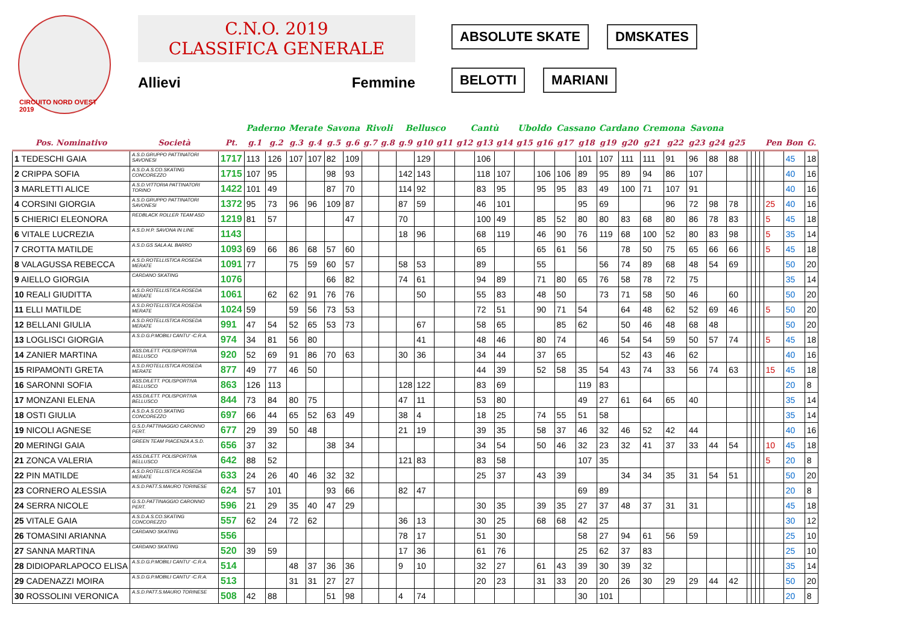CIRCUITO NORD OVEST 2019
C.N.O. 2019
CLASSIFICA GENERALE
Allievi Femmine
ABSOLUTE SKATE DMSKATES
BELOTTI MARIANI
| | | | Paderno | | Merate | | Savona | | Rivoli | | Bellusco | | | Cantù | | | Uboldo | | Cassano | | Cardano | | Cremona | | Savona | | | | | | | | | |
| --- | --- | --- | --- | --- | --- | --- | --- | --- | --- | --- | --- | --- | --- | --- | --- | --- | --- | --- | --- | --- | --- | --- | --- | --- | --- | --- | --- | --- | --- | --- | --- | --- | --- | --- |
| Pos. Nominativo | Società | Pt. | g.1 | g.2 | g.3 | g.4 | g.5 | g.6 | g.7 | g.8 | g.9 | g10 | g11 | g12 | g13 | g14 | g15 | g16 | g17 | g18 | g19 | g20 | g21 | g22 | g23 | g24 | g25 | | | | | Pen | Bon | G. |
| 1 TEDESCHI GAIA | A.S.D.GRUPPO PATTINATORI SAVONESI | 1717 | 113 | 126 | 107 | 107 | 82 | 109 | | | | 129 | | | 106 | | | | | 101 | 107 | 111 | 111 | 91 | 96 | 88 | 88 | | | | | | 45 | 18 |
| 2 CRIPPA SOFIA | A.S.D.A.S.CO.SKATING CONCOREZZO | 1715 | 107 | 95 | | | 98 | 93 | | | 142 | 143 | | | 118 | 107 | | 106 | 106 | 89 | 95 | 89 | 94 | 86 | 107 | | | | | | | | 40 | 16 |
| 3 MARLETTI ALICE | A.S.D.VITTORIA PATTINATORI TORINO | 1422 | 101 | 49 | | | 87 | 70 | | | 114 | 92 | | | 83 | 95 | | 95 | 95 | 83 | 49 | 100 | 71 | 107 | 91 | | | | | | | | 40 | 16 |
| 4 CORSINI GIORGIA | A.S.D.GRUPPO PATTINATORI SAVONESI | 1372 | 95 | 73 | 96 | 96 | 109 | 87 | | | 87 | 59 | | | 46 | 101 | | | | 95 | 69 | | | 96 | 72 | 98 | 78 | | | | | 25 | 40 | 16 |
| 5 CHIERICI ELEONORA | REDBLACK ROLLER TEAM ASD | 1219 | 81 | 57 | | | | 47 | | | 70 | | | | 100 | 49 | | 85 | 52 | 80 | 80 | 83 | 68 | 80 | 86 | 78 | 83 | | | | | 5 | 45 | 18 |
| 6 VITALE LUCREZIA | A.S.D.H.P. SAVONA IN LINE | 1143 | | | | | | | | | 18 | 96 | | | 68 | 119 | | 46 | 90 | 76 | 119 | 68 | 100 | 52 | 80 | 83 | 98 | | | | | 5 | 35 | 14 |
| 7 CROTTA MATILDE | A.S.D.GS SALA AL BARRO | 1093 | 69 | 66 | 86 | 68 | 57 | 60 | | | | | | | 65 | | | 65 | 61 | 56 | | 78 | 50 | 75 | 65 | 66 | 66 | | | | | 5 | 45 | 18 |
| 8 VALAGUSSA REBECCA | A.S.D.ROTELLISTICA ROSEDA MERATE | 1091 | 77 | | 75 | 59 | 60 | 57 | | | 58 | 53 | | | 89 | | | 55 | | | 56 | 74 | 89 | 68 | 48 | 54 | 69 | | | | | | 50 | 20 |
| 9 AIELLO GIORGIA | CARDANO SKATING | 1076 | | | | | 66 | 82 | | | 74 | 61 | | | 94 | 89 | | 71 | 80 | 65 | 76 | 58 | 78 | 72 | 75 | | | | | | | | 35 | 14 |
| 10 REALI GIUDITTA | A.S.D.ROTELLISTICA ROSEDA MERATE | 1061 | | 62 | 62 | 91 | 76 | 76 | | | | 50 | | | 55 | 83 | | 48 | 50 | | 73 | 71 | 58 | 50 | 46 | | 60 | | | | | | 50 | 20 |
| 11 ELLI MATILDE | A.S.D.ROTELLISTICA ROSEDA MERATE | 1024 | 59 | | 59 | 56 | 73 | 53 | | | | | | | 72 | 51 | | 90 | 71 | 54 | | 64 | 48 | 62 | 52 | 69 | 46 | | | | | 5 | 50 | 20 |
| 12 BELLANI GIULIA | A.S.D.ROTELLISTICA ROSEDA MERATE | 991 | 47 | 54 | 52 | 65 | 53 | 73 | | | | 67 | | | 58 | 65 | | | 85 | 62 | | 50 | 46 | 48 | 68 | 48 | | | | | | | 50 | 20 |
| 13 LOGLISCI GIORGIA | A.S.D.G.P.MOBILI CANTU' -C.R.A. | 974 | 34 | 81 | 56 | 80 | | | | | | 41 | | | 48 | 46 | | 80 | 74 | | 46 | 54 | 54 | 59 | 50 | 57 | 74 | | | | | 5 | 45 | 18 |
| 14 ZANIER MARTINA | ASS.DILETT. POLISPORTIVA BELLUSCO | 920 | 52 | 69 | 91 | 86 | 70 | 63 | | | 30 | 36 | | | 34 | 44 | | 37 | 65 | | | 52 | 43 | 46 | 62 | | | | | | | | 40 | 16 |
| 15 RIPAMONTI GRETA | A.S.D.ROTELLISTICA ROSEDA MERATE | 877 | 49 | 77 | 46 | 50 | | | | | | | | | 44 | 39 | | 52 | 58 | 35 | 54 | 43 | 74 | 33 | 56 | 74 | 63 | | | | | 15 | 45 | 18 |
| 16 SARONNI SOFIA | ASS.DILETT. POLISPORTIVA BELLUSCO | 863 | 126 | 113 | | | | | | | 128 | 122 | | | 83 | 69 | | | | 119 | 83 | | | | | | | | | | | | 20 | 8 |
| 17 MONZANI ELENA | ASS.DILETT. POLISPORTIVA BELLUSCO | 844 | 73 | 84 | 80 | 75 | | | | | 47 | 11 | | | 53 | 80 | | | | 49 | 27 | 61 | 64 | 65 | 40 | | | | | | | | 35 | 14 |
| 18 OSTI GIULIA | A.S.D.A.S.CO.SKATING CONCOREZZO | 697 | 66 | 44 | 65 | 52 | 63 | 49 | | | 38 | 4 | | | 18 | 25 | | 74 | 55 | 51 | 58 | | | | | | | | | | | | 35 | 14 |
| 19 NICOLI AGNESE | G.S.D.PATTINAGGIO CARONNO PERT. | 677 | 29 | 39 | 50 | 48 | | | | | 21 | 19 | | | 39 | 35 | | 58 | 37 | 46 | 32 | 46 | 52 | 42 | 44 | | | | | | | | 40 | 16 |
| 20 MERINGI GAIA | GREEN TEAM PIACENZA A.S.D. | 656 | 37 | 32 | | | 38 | 34 | | | | | | | 34 | 54 | | 50 | 46 | 32 | 23 | 32 | 41 | 37 | 33 | 44 | 54 | | | | | 10 | 45 | 18 |
| 21 ZONCA VALERIA | ASS.DILETT. POLISPORTIVA BELLUSCO | 642 | 88 | 52 | | | | | | | 121 | 83 | | | 83 | 58 | | | | 107 | 35 | | | | | | | | | | | 5 | 20 | 8 |
| 22 PIN MATILDE | A.S.D.ROTELLISTICA ROSEDA MERATE | 633 | 24 | 26 | 40 | 46 | 32 | 32 | | | | | | | 25 | 37 | | 43 | 39 | | | 34 | 34 | 35 | 31 | 54 | 51 | | | | | | 50 | 20 |
| 23 CORNERO ALESSIA | A.S.D.PATT.S.MAURO TORINESE | 624 | 57 | 101 | | | 93 | 66 | | | 82 | 47 | | | | | | | | 69 | 89 | | | | | | | | | | | | 20 | 8 |
| 24 SERRA NICOLE | G.S.D.PATTINAGGIO CARONNO PERT. | 596 | 21 | 29 | 35 | 40 | 47 | 29 | | | | | | | 30 | 35 | | 39 | 35 | 27 | 37 | 48 | 37 | 31 | 31 | | | | | | | | 45 | 18 |
| 25 VITALE GAIA | A.S.D.A.S.CO.SKATING CONCOREZZO | 557 | 62 | 24 | 72 | 62 | | | | | 36 | 13 | | | 30 | 25 | | 68 | 68 | 42 | 25 | | | | | | | | | | | | 30 | 12 |
| 26 TOMASINI ARIANNA | CARDANO SKATING | 556 | | | | | | | | | 78 | 17 | | | 51 | 30 | | | | 58 | 27 | 94 | 61 | 56 | 59 | | | | | | | | 25 | 10 |
| 27 SANNA MARTINA | CARDANO SKATING | 520 | 39 | 59 | | | | | | | 17 | 36 | | | 61 | 76 | | | | 25 | 62 | 37 | 83 | | | | | | | | | | 25 | 10 |
| 28 DIDIOPARLAPOCO ELISA | A.S.D.G.P.MOBILI CANTU' -C.R.A. | 514 | | | 48 | 37 | 36 | 36 | | | 9 | 10 | | | 32 | 27 | | 61 | 43 | 39 | 30 | 39 | 32 | | | | | | | | | | 35 | 14 |
| 29 CADENAZZI MOIRA | A.S.D.G.P.MOBILI CANTU' -C.R.A. | 513 | | | 31 | 31 | 27 | 27 | | | | | | | 20 | 23 | | 31 | 33 | 20 | 20 | 26 | 30 | 29 | 29 | 44 | 42 | | | | | | 50 | 20 |
| 30 ROSSOLINI VERONICA | A.S.D.PATT.S.MAURO TORINESE | 508 | 42 | 88 | | | 51 | 98 | | | 4 | 74 | | | | | | | | 30 | 101 | | | | | | | | | | | | 20 | 8 |